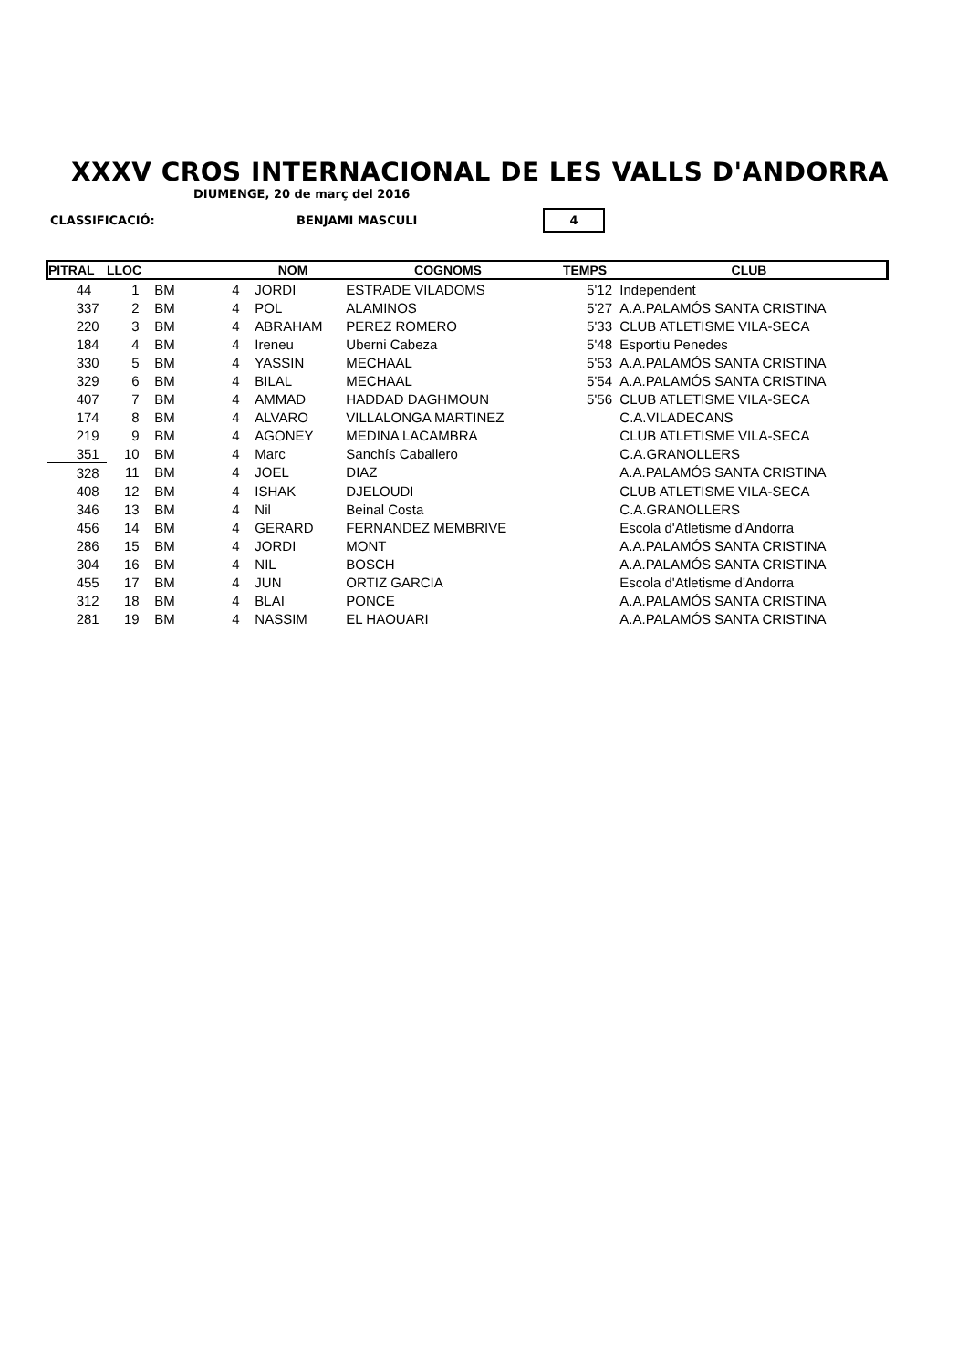XXXV CROS INTERNACIONAL DE LES VALLS D'ANDORRA
DIUMENGE, 20 de març del 2016
CLASSIFICACIÓ: BENJAMI MASCULI 4
| PITRAL | LLOC | | | NOM | COGNOMS | TEMPS | CLUB |
| --- | --- | --- | --- | --- | --- | --- | --- |
| 44 | 1 | BM | 4 | JORDI | ESTRADE VILADOMS | 5'12 | Independent |
| 337 | 2 | BM | 4 | POL | ALAMINOS | 5'27 | A.A.PALAMÓS SANTA CRISTINA |
| 220 | 3 | BM | 4 | ABRAHAM | PEREZ ROMERO | 5'33 | CLUB ATLETISME VILA-SECA |
| 184 | 4 | BM | 4 | Ireneu | Uberni Cabeza | 5'48 | Esportiu Penedes |
| 330 | 5 | BM | 4 | YASSIN | MECHAAL | 5'53 | A.A.PALAMÓS SANTA CRISTINA |
| 329 | 6 | BM | 4 | BILAL | MECHAAL | 5'54 | A.A.PALAMÓS SANTA CRISTINA |
| 407 | 7 | BM | 4 | AMMAD | HADDAD DAGHMOUN | 5'56 | CLUB ATLETISME VILA-SECA |
| 174 | 8 | BM | 4 | ALVARO | VILLALONGA MARTINEZ | | C.A.VILADECANS |
| 219 | 9 | BM | 4 | AGONEY | MEDINA LACAMBRA | | CLUB ATLETISME VILA-SECA |
| 351 | 10 | BM | 4 | Marc | Sanchís Caballero | | C.A.GRANOLLERS |
| 328 | 11 | BM | 4 | JOEL | DIAZ | | A.A.PALAMÓS SANTA CRISTINA |
| 408 | 12 | BM | 4 | ISHAK | DJELOUDI | | CLUB ATLETISME VILA-SECA |
| 346 | 13 | BM | 4 | Nil | Beinal Costa | | C.A.GRANOLLERS |
| 456 | 14 | BM | 4 | GERARD | FERNANDEZ MEMBRIVE | | Escola d'Atletisme d'Andorra |
| 286 | 15 | BM | 4 | JORDI | MONT | | A.A.PALAMÓS SANTA CRISTINA |
| 304 | 16 | BM | 4 | NIL | BOSCH | | A.A.PALAMÓS SANTA CRISTINA |
| 455 | 17 | BM | 4 | JUN | ORTIZ GARCIA | | Escola d'Atletisme d'Andorra |
| 312 | 18 | BM | 4 | BLAI | PONCE | | A.A.PALAMÓS SANTA CRISTINA |
| 281 | 19 | BM | 4 | NASSIM | EL HAOUARI | | A.A.PALAMÓS SANTA CRISTINA |